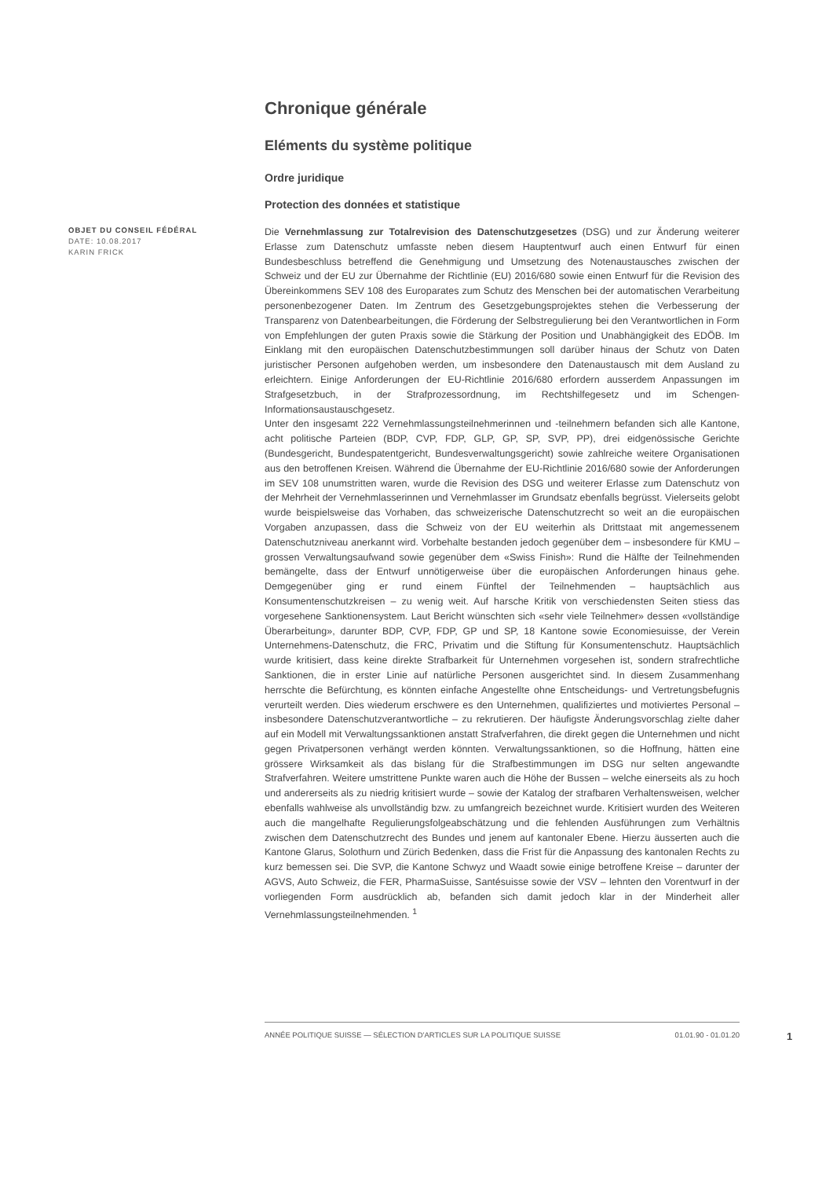Chronique générale
Eléments du système politique
Ordre juridique
Protection des données et statistique
OBJET DU CONSEIL FÉDÉRAL
DATE: 10.08.2017
KARIN FRICK
Die Vernehmlassung zur Totalrevision des Datenschutzgesetzes (DSG) und zur Änderung weiterer Erlasse zum Datenschutz umfasste neben diesem Hauptentwurf auch einen Entwurf für einen Bundesbeschluss betreffend die Genehmigung und Umsetzung des Notenaustausches zwischen der Schweiz und der EU zur Übernahme der Richtlinie (EU) 2016/680 sowie einen Entwurf für die Revision des Übereinkommens SEV 108 des Europarates zum Schutz des Menschen bei der automatischen Verarbeitung personenbezogener Daten. Im Zentrum des Gesetzgebungsprojektes stehen die Verbesserung der Transparenz von Datenbearbeitungen, die Förderung der Selbstregulierung bei den Verantwortlichen in Form von Empfehlungen der guten Praxis sowie die Stärkung der Position und Unabhängigkeit des EDÖB. Im Einklang mit den europäischen Datenschutzbestimmungen soll darüber hinaus der Schutz von Daten juristischer Personen aufgehoben werden, um insbesondere den Datenaustausch mit dem Ausland zu erleichtern. Einige Anforderungen der EU-Richtlinie 2016/680 erfordern ausserdem Anpassungen im Strafgesetzbuch, in der Strafprozessordnung, im Rechtshilfegesetz und im Schengen-Informationsaustauschgesetz.
Unter den insgesamt 222 Vernehmlassungsteilnehmerinnen und -teilnehmern befanden sich alle Kantone, acht politische Parteien (BDP, CVP, FDP, GLP, GP, SP, SVP, PP), drei eidgenössische Gerichte (Bundesgericht, Bundespatentgericht, Bundesverwaltungsgericht) sowie zahlreiche weitere Organisationen aus den betroffenen Kreisen. Während die Übernahme der EU-Richtlinie 2016/680 sowie der Anforderungen im SEV 108 unumstritten waren, wurde die Revision des DSG und weiterer Erlasse zum Datenschutz von der Mehrheit der Vernehmlasserinnen und Vernehmlasser im Grundsatz ebenfalls begrüsst. Vielerseits gelobt wurde beispielsweise das Vorhaben, das schweizerische Datenschutzrecht so weit an die europäischen Vorgaben anzupassen, dass die Schweiz von der EU weiterhin als Drittstaat mit angemessenem Datenschutzniveau anerkannt wird. Vorbehalte bestanden jedoch gegenüber dem – insbesondere für KMU – grossen Verwaltungsaufwand sowie gegenüber dem «Swiss Finish»: Rund die Hälfte der Teilnehmenden bemängelte, dass der Entwurf unnötigerweise über die europäischen Anforderungen hinaus gehe. Demgegenüber ging er rund einem Fünftel der Teilnehmenden – hauptsächlich aus Konsumentenschutzkreisen – zu wenig weit. Auf harsche Kritik von verschiedensten Seiten stiess das vorgesehene Sanktionensystem. Laut Bericht wünschten sich «sehr viele Teilnehmer» dessen «vollständige Überarbeitung», darunter BDP, CVP, FDP, GP und SP, 18 Kantone sowie Economiesuisse, der Verein Unternehmens-Datenschutz, die FRC, Privatim und die Stiftung für Konsumentenschutz. Hauptsächlich wurde kritisiert, dass keine direkte Strafbarkeit für Unternehmen vorgesehen ist, sondern strafrechtliche Sanktionen, die in erster Linie auf natürliche Personen ausgerichtet sind. In diesem Zusammenhang herrschte die Befürchtung, es könnten einfache Angestellte ohne Entscheidungs- und Vertretungsbefugnis verurteilt werden. Dies wiederum erschwere es den Unternehmen, qualifiziertes und motiviertes Personal – insbesondere Datenschutzverantwortliche – zu rekrutieren. Der häufigste Änderungsvorschlag zielte daher auf ein Modell mit Verwaltungssanktionen anstatt Strafverfahren, die direkt gegen die Unternehmen und nicht gegen Privatpersonen verhängt werden könnten. Verwaltungssanktionen, so die Hoffnung, hätten eine grössere Wirksamkeit als das bislang für die Strafbestimmungen im DSG nur selten angewandte Strafverfahren. Weitere umstrittene Punkte waren auch die Höhe der Bussen – welche einerseits als zu hoch und andererseits als zu niedrig kritisiert wurde – sowie der Katalog der strafbaren Verhaltensweisen, welcher ebenfalls wahlweise als unvollständig bzw. zu umfangreich bezeichnet wurde. Kritisiert wurden des Weiteren auch die mangelhafte Regulierungsfolgeabschätzung und die fehlenden Ausführungen zum Verhältnis zwischen dem Datenschutzrecht des Bundes und jenem auf kantonaler Ebene. Hierzu äusserten auch die Kantone Glarus, Solothurn und Zürich Bedenken, dass die Frist für die Anpassung des kantonalen Rechts zu kurz bemessen sei. Die SVP, die Kantone Schwyz und Waadt sowie einige betroffene Kreise – darunter der AGVS, Auto Schweiz, die FER, PharmaSuisse, Santésuisse sowie der VSV – lehnten den Vorentwurf in der vorliegenden Form ausdrücklich ab, befanden sich damit jedoch klar in der Minderheit aller Vernehmlassungsteilnehmenden. <sup>1</sup>
ANNÉE POLITIQUE SUISSE — SÉLECTION D'ARTICLES SUR LA POLITIQUE SUISSE 01.01.90 - 01.01.20
1